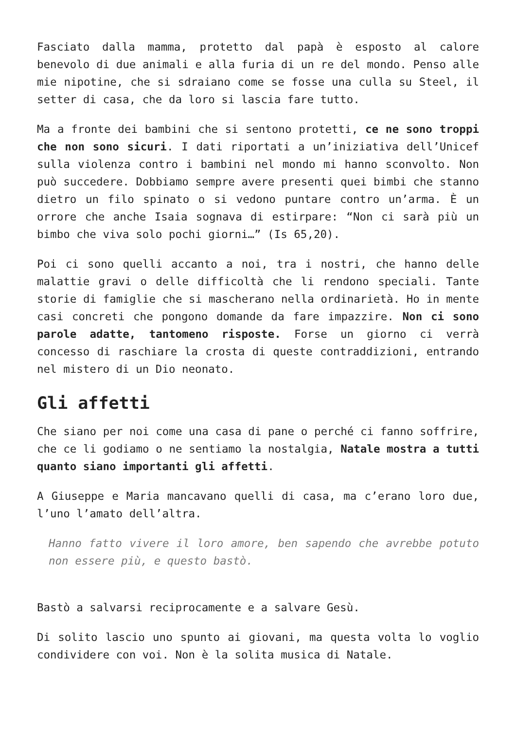Fasciato dalla mamma, protetto dal papà è esposto al calore benevolo di due animali e alla furia di un re del mondo. Penso alle mie nipotine, che si sdraiano come se fosse una culla su Steel, il setter di casa, che da loro si lascia fare tutto.
Ma a fronte dei bambini che si sentono protetti, ce ne sono troppi che non sono sicuri. I dati riportati a un’iniziativa dell’Unicef sulla violenza contro i bambini nel mondo mi hanno sconvolto. Non può succedere. Dobbiamo sempre avere presenti quei bimbi che stanno dietro un filo spinato o si vedono puntare contro un’arma. È un orrore che anche Isaia sognava di estirpare: “Non ci sarà più un bimbo che viva solo pochi giorni…” (Is 65,20).
Poi ci sono quelli accanto a noi, tra i nostri, che hanno delle malattie gravi o delle difficoltà che li rendono speciali. Tante storie di famiglie che si mascherano nella ordinarietà. Ho in mente casi concreti che pongono domande da fare impazzire. Non ci sono parole adatte, tantomeno risposte. Forse un giorno ci verrà concesso di raschiare la crosta di queste contraddizioni, entrando nel mistero di un Dio neonato.
Gli affetti
Che siano per noi come una casa di pane o perché ci fanno soffrire, che ce li godiamo o ne sentiamo la nostalgia, Natale mostra a tutti quanto siano importanti gli affetti.
A Giuseppe e Maria mancavano quelli di casa, ma c’erano loro due, l’uno l’amato dell’altra.
Hanno fatto vivere il loro amore, ben sapendo che avrebbe potuto non essere più, e questo bastò.
Bastò a salvarsi reciprocamente e a salvare Gesù.
Di solito lascio uno spunto ai giovani, ma questa volta lo voglio condividere con voi. Non è la solita musica di Natale.